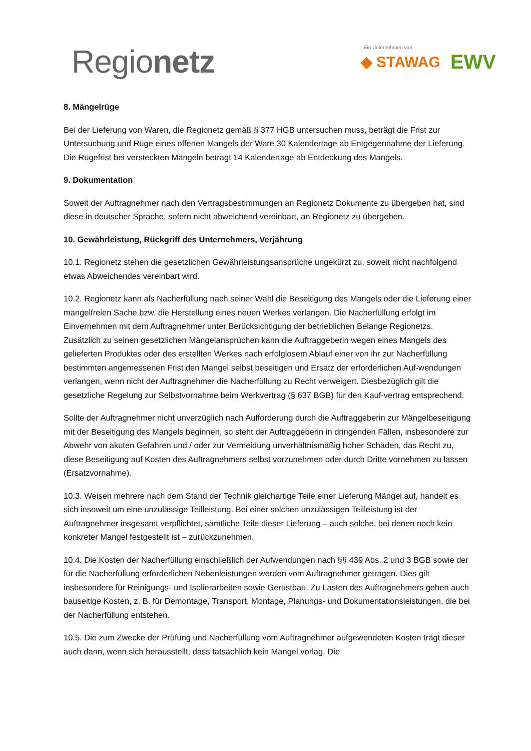Regionetz
Ein Unternehmen von
◆ STAWAG EWV
8. Mängelrüge
Bei der Lieferung von Waren, die Regionetz gemäß § 377 HGB untersuchen muss, beträgt die Frist zur Untersuchung und Rüge eines offenen Mangels der Ware 30 Kalendertage ab Entgegennahme der Lieferung. Die Rügefrist bei versteckten Mängeln beträgt 14 Kalendertage ab Entdeckung des Mangels.
9. Dokumentation
Soweit der Auftragnehmer nach den Vertragsbestimmungen an Regionetz Dokumente zu übergeben hat, sind diese in deutscher Sprache, sofern nicht abweichend vereinbart, an Regionetz zu übergeben.
10. Gewährleistung, Rückgriff des Unternehmers, Verjährung
10.1. Regionetz stehen die gesetzlichen Gewährleistungsansprüche ungekürzt zu, soweit nicht nachfolgend etwas Abweichendes vereinbart wird.
10.2. Regionetz kann als Nacherfüllung nach seiner Wahl die Beseitigung des Mangels oder die Lieferung einer mangelfreien Sache bzw. die Herstellung eines neuen Werkes verlangen. Die Nacherfüllung erfolgt im Einvernehmen mit dem Auftragnehmer unter Berücksichtigung der betrieblichen Belange Regionetzs. Zusätzlich zu seinen gesetzlichen Mängelansprüchen kann die Auftraggeberin wegen eines Mangels des gelieferten Produktes oder des erstellten Werkes nach erfolglosem Ablauf einer von ihr zur Nacherfüllung bestimmten angemessenen Frist den Mangel selbst beseitigen und Ersatz der erforderlichen Auf-wendungen verlangen, wenn nicht der Auftragnehmer die Nacherfüllung zu Recht verweigert. Diesbezüglich gilt die gesetzliche Regelung zur Selbstvornahme beim Werkvertrag (§ 637 BGB) für den Kauf-vertrag entsprechend.
Sollte der Auftragnehmer nicht unverzüglich nach Aufforderung durch die Auftraggeberin zur Mängelbeseitigung mit der Beseitigung des Mangels beginnen, so steht der Auftraggeberin in dringenden Fällen, insbesondere zur Abwehr von akuten Gefahren und / oder zur Vermeidung unverhältnismäßig hoher Schäden, das Recht zu, diese Beseitigung auf Kosten des Auftragnehmers selbst vorzunehmen oder durch Dritte vornehmen zu lassen (Ersatzvornahme).
10.3. Weisen mehrere nach dem Stand der Technik gleichartige Teile einer Lieferung Mängel auf, handelt es sich insoweit um eine unzulässige Teilleistung. Bei einer solchen unzulässigen Teilleistung ist der Auftragnehmer insgesamt verpflichtet, sämtliche Teile dieser Lieferung – auch solche, bei denen noch kein konkreter Mangel festgestellt ist – zurückzunehmen.
10.4. Die Kosten der Nacherfüllung einschließlich der Aufwendungen nach §§ 439 Abs. 2 und 3 BGB sowie der für die Nacherfüllung erforderlichen Nebenleistungen werden vom Auftragnehmer getragen. Dies gilt insbesondere für Reinigungs- und Isolierarbeiten sowie Gerüstbau. Zu Lasten des Auftragnehmers gehen auch bauseitige Kosten, z. B. für Demontage, Transport, Montage, Planungs- und Dokumentationsleistungen, die bei der Nacherfüllung entstehen.
10.5. Die zum Zwecke der Prüfung und Nacherfüllung vom Auftragnehmer aufgewendeten Kosten trägt dieser auch dann, wenn sich herausstellt, dass tatsächlich kein Mangel vorlag. Die